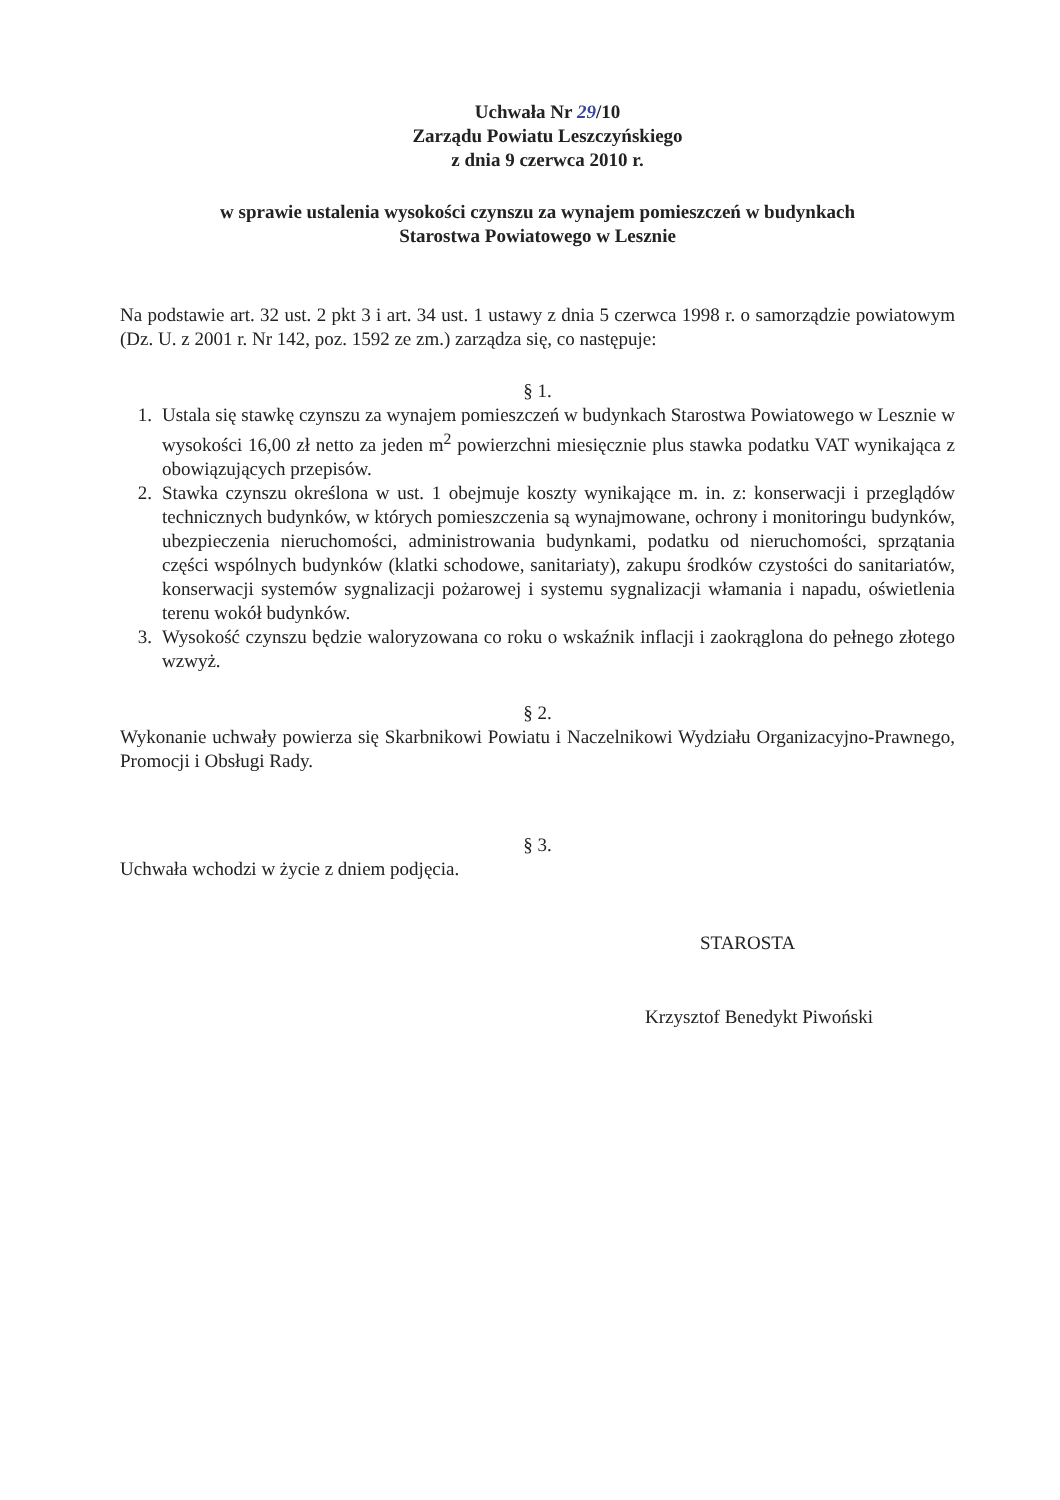Uchwała Nr 29/10
Zarządu Powiatu Leszczyńskiego
z dnia 9 czerwca 2010 r.
w sprawie ustalenia wysokości czynszu za wynajem pomieszczeń w budynkach
Starostwa Powiatowego w Lesznie
Na podstawie art. 32 ust. 2 pkt 3 i art. 34 ust. 1 ustawy z dnia 5 czerwca 1998 r. o samorządzie powiatowym (Dz. U. z 2001 r. Nr 142, poz. 1592 ze zm.) zarządza się, co następuje:
§ 1.
1. Ustala się stawkę czynszu za wynajem pomieszczeń w budynkach Starostwa Powiatowego w Lesznie w wysokości 16,00 zł netto za jeden m<sup>2</sup> powierzchni miesięcznie plus stawka podatku VAT wynikająca z obowiązujących przepisów.
2. Stawka czynszu określona w ust. 1 obejmuje koszty wynikające m. in. z: konserwacji i przeglądów technicznych budynków, w których pomieszczenia są wynajmowane, ochrony i monitoringu budynków, ubezpieczenia nieruchomości, administrowania budynkami, podatku od nieruchomości, sprzątania części wspólnych budynków (klatki schodowe, sanitariaty), zakupu środków czystości do sanitariatów, konserwacji systemów sygnalizacji pożarowej i systemu sygnalizacji włamania i napadu, oświetlenia terenu wokół budynków.
3. Wysokość czynszu będzie waloryzowana co roku o wskaźnik inflacji i zaokrąglona do pełnego złotego wzwyż.
§ 2.
Wykonanie uchwały powierza się Skarbnikowi Powiatu i Naczelnikowi Wydziału Organizacyjno-Prawnego, Promocji i Obsługi Rady.
§ 3.
Uchwała wchodzi w życie z dniem podjęcia.
STAROSTA
Krzysztof Benedykt Piwoński